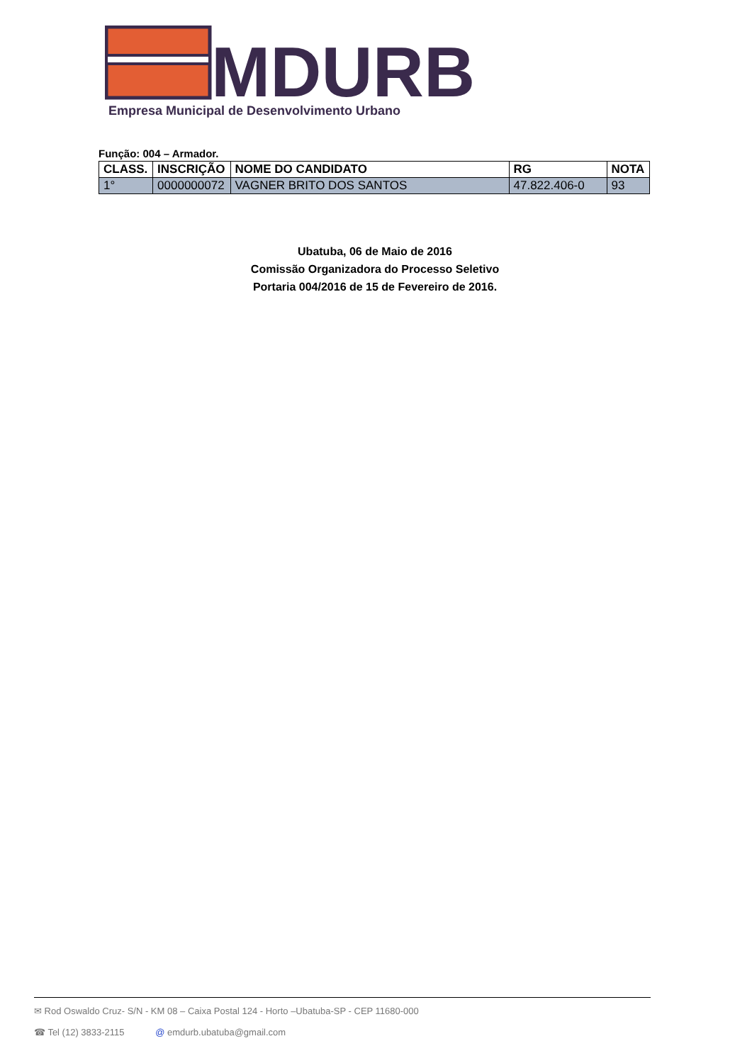MDURB
Empresa Municipal de Desenvolvimento Urbano
Função: 004 – Armador.
| CLASS. | INSCRIÇÃO | NOME DO CANDIDATO | RG | NOTA |
| --- | --- | --- | --- | --- |
| 1° | 0000000072 | VAGNER BRITO DOS SANTOS | 47.822.406-0 | 93 |
Ubatuba, 06 de Maio de 2016
Comissão Organizadora do Processo Seletivo
Portaria 004/2016 de 15 de Fevereiro de 2016.
✉ Rod Oswaldo Cruz- S/N - KM 08 – Caixa Postal 124 - Horto –Ubatuba-SP - CEP 11680-000
☎ Tel (12) 3833-2115 @ emdurb.ubatuba@gmail.com